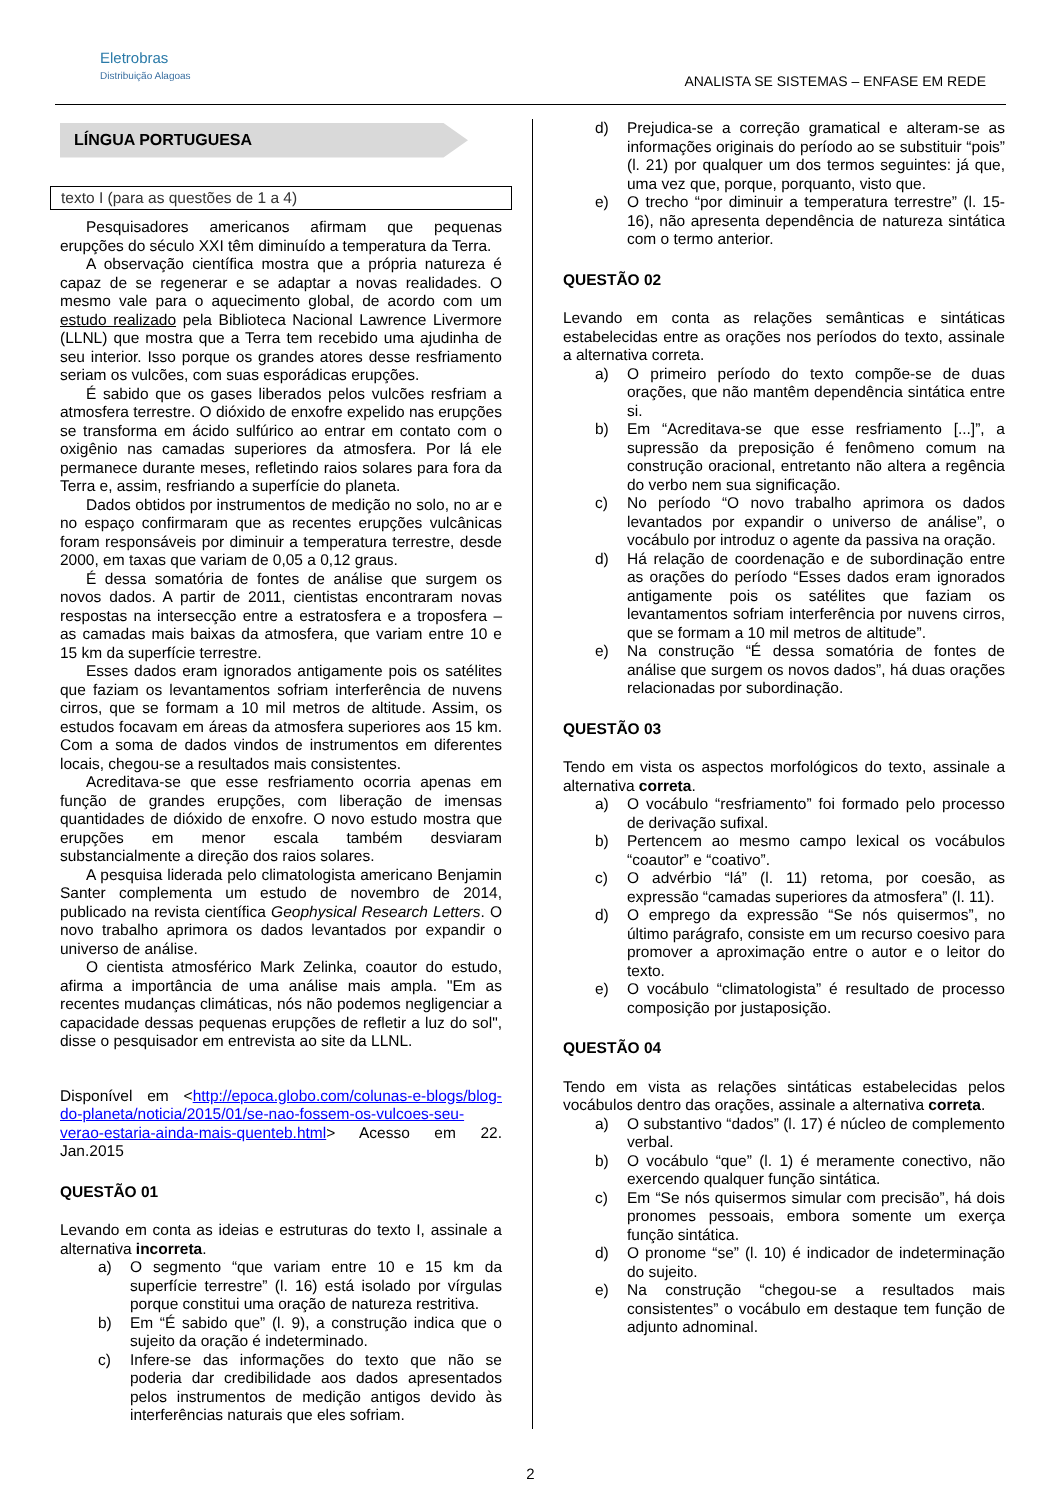Eletrobras
Distribuição Alagoas
ANALISTA SE SISTEMAS – ENFASE EM REDE
LÍNGUA PORTUGUESA
texto I (para as questões de 1 a 4)
Pesquisadores americanos afirmam que pequenas erupções do século XXI têm diminuído a temperatura da Terra.
A observação científica mostra que a própria natureza é capaz de se regenerar e se adaptar a novas realidades. O mesmo vale para o aquecimento global, de acordo com um estudo realizado pela Biblioteca Nacional Lawrence Livermore (LLNL) que mostra que a Terra tem recebido uma ajudinha de seu interior. Isso porque os grandes atores desse resfriamento seriam os vulcões, com suas esporádicas erupções.
É sabido que os gases liberados pelos vulcões resfriam a atmosfera terrestre. O dióxido de enxofre expelido nas erupções se transforma em ácido sulfúrico ao entrar em contato com o oxigênio nas camadas superiores da atmosfera. Por lá ele permanece durante meses, refletindo raios solares para fora da Terra e, assim, resfriando a superfície do planeta.
Dados obtidos por instrumentos de medição no solo, no ar e no espaço confirmaram que as recentes erupções vulcânicas foram responsáveis por diminuir a temperatura terrestre, desde 2000, em taxas que variam de 0,05 a 0,12 graus.
É dessa somatória de fontes de análise que surgem os novos dados. A partir de 2011, cientistas encontraram novas respostas na intersecção entre a estratosfera e a troposfera – as camadas mais baixas da atmosfera, que variam entre 10 e 15 km da superfície terrestre.
Esses dados eram ignorados antigamente pois os satélites que faziam os levantamentos sofriam interferência de nuvens cirros, que se formam a 10 mil metros de altitude. Assim, os estudos focavam em áreas da atmosfera superiores aos 15 km. Com a soma de dados vindos de instrumentos em diferentes locais, chegou-se a resultados mais consistentes.
Acreditava-se que esse resfriamento ocorria apenas em função de grandes erupções, com liberação de imensas quantidades de dióxido de enxofre. O novo estudo mostra que erupções em menor escala também desviaram substancialmente a direção dos raios solares.
A pesquisa liderada pelo climatologista americano Benjamin Santer complementa um estudo de novembro de 2014, publicado na revista científica Geophysical Research Letters. O novo trabalho aprimora os dados levantados por expandir o universo de análise.
O cientista atmosférico Mark Zelinka, coautor do estudo, afirma a importância de uma análise mais ampla. "Em as recentes mudanças climáticas, nós não podemos negligenciar a capacidade dessas pequenas erupções de refletir a luz do sol", disse o pesquisador em entrevista ao site da LLNL.
Disponível em <http://epoca.globo.com/colunas-e-blogs/blog-do-planeta/noticia/2015/01/se-nao-fossem-os-vulcoes-seu-verao-estaria-ainda-mais-quenteb.html> Acesso em 22. Jan.2015
QUESTÃO 01
Levando em conta as ideias e estruturas do texto I, assinale a alternativa incorreta.
a) O segmento “que variam entre 10 e 15 km da superfície terrestre” (l. 16) está isolado por vírgulas porque constitui uma oração de natureza restritiva.
b) Em “É sabido que” (l. 9), a construção indica que o sujeito da oração é indeterminado.
c) Infere-se das informações do texto que não se poderia dar credibilidade aos dados apresentados pelos instrumentos de medição antigos devido às interferências naturais que eles sofriam.
d) Prejudica-se a correção gramatical e alteram-se as informações originais do período ao se substituir “pois” (l. 21) por qualquer um dos termos seguintes: já que, uma vez que, porque, porquanto, visto que.
e) O trecho “por diminuir a temperatura terrestre” (l. 15-16), não apresenta dependência de natureza sintática com o termo anterior.
QUESTÃO 02
Levando em conta as relações semânticas e sintáticas estabelecidas entre as orações nos períodos do texto, assinale a alternativa correta.
a) O primeiro período do texto compõe-se de duas orações, que não mantêm dependência sintática entre si.
b) Em “Acreditava-se que esse resfriamento [...]”, a supressão da preposição é fenômeno comum na construção oracional, entretanto não altera a regência do verbo nem sua significação.
c) No período “O novo trabalho aprimora os dados levantados por expandir o universo de análise”, o vocábulo por introduz o agente da passiva na oração.
d) Há relação de coordenação e de subordinação entre as orações do período “Esses dados eram ignorados antigamente pois os satélites que faziam os levantamentos sofriam interferência por nuvens cirros, que se formam a 10 mil metros de altitude”.
e) Na construção “É dessa somatória de fontes de análise que surgem os novos dados”, há duas orações relacionadas por subordinação.
QUESTÃO 03
Tendo em vista os aspectos morfológicos do texto, assinale a alternativa correta.
a) O vocábulo “resfriamento” foi formado pelo processo de derivação sufixal.
b) Pertencem ao mesmo campo lexical os vocábulos “coautor” e “coativo”.
c) O advérbio “lá” (l. 11) retoma, por coesão, as expressão “camadas superiores da atmosfera” (l. 11).
d) O emprego da expressão “Se nós quisermos”, no último parágrafo, consiste em um recurso coesivo para promover a aproximação entre o autor e o leitor do texto.
e) O vocábulo “climatologista” é resultado de processo composição por justaposição.
QUESTÃO 04
Tendo em vista as relações sintáticas estabelecidas pelos vocábulos dentro das orações, assinale a alternativa correta.
a) O substantivo “dados” (l. 17) é núcleo de complemento verbal.
b) O vocábulo “que” (l. 1) é meramente conectivo, não exercendo qualquer função sintática.
c) Em “Se nós quisermos simular com precisão”, há dois pronomes pessoais, embora somente um exerça função sintática.
d) O pronome “se” (l. 10) é indicador de indeterminação do sujeito.
e) Na construção “chegou-se a resultados mais consistentes” o vocábulo em destaque tem função de adjunto adnominal.
2